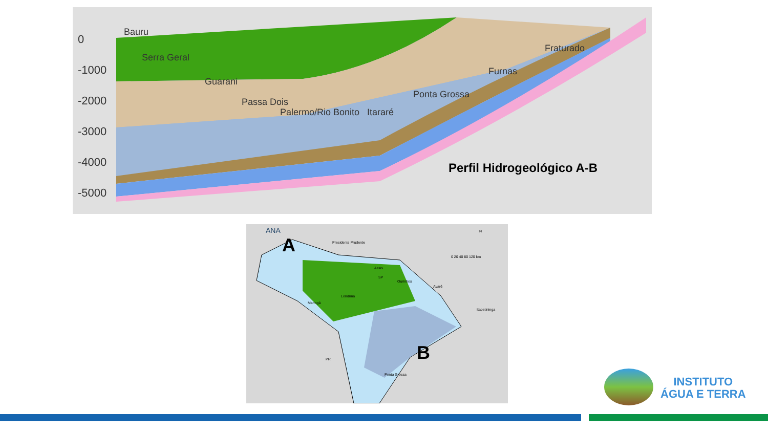0
-1000
-2000
-3000
-4000
-5000
Bauru
Serra Geral
Guarani
Passa Dois
Palermo/Rio Bonito Itararé
Ponta Grossa
Furnas
Fraturado
Perfil Hidrogeológico A-B
ANA
A
B
Presidente Prudente
Assis
Ourinhos
Avaré
Londrina
Maringá
Itapetininga
Ponta Grossa
PR
SP
N
0 20 40 80 120 km
INSTITUTO
ÁGUA E TERRA